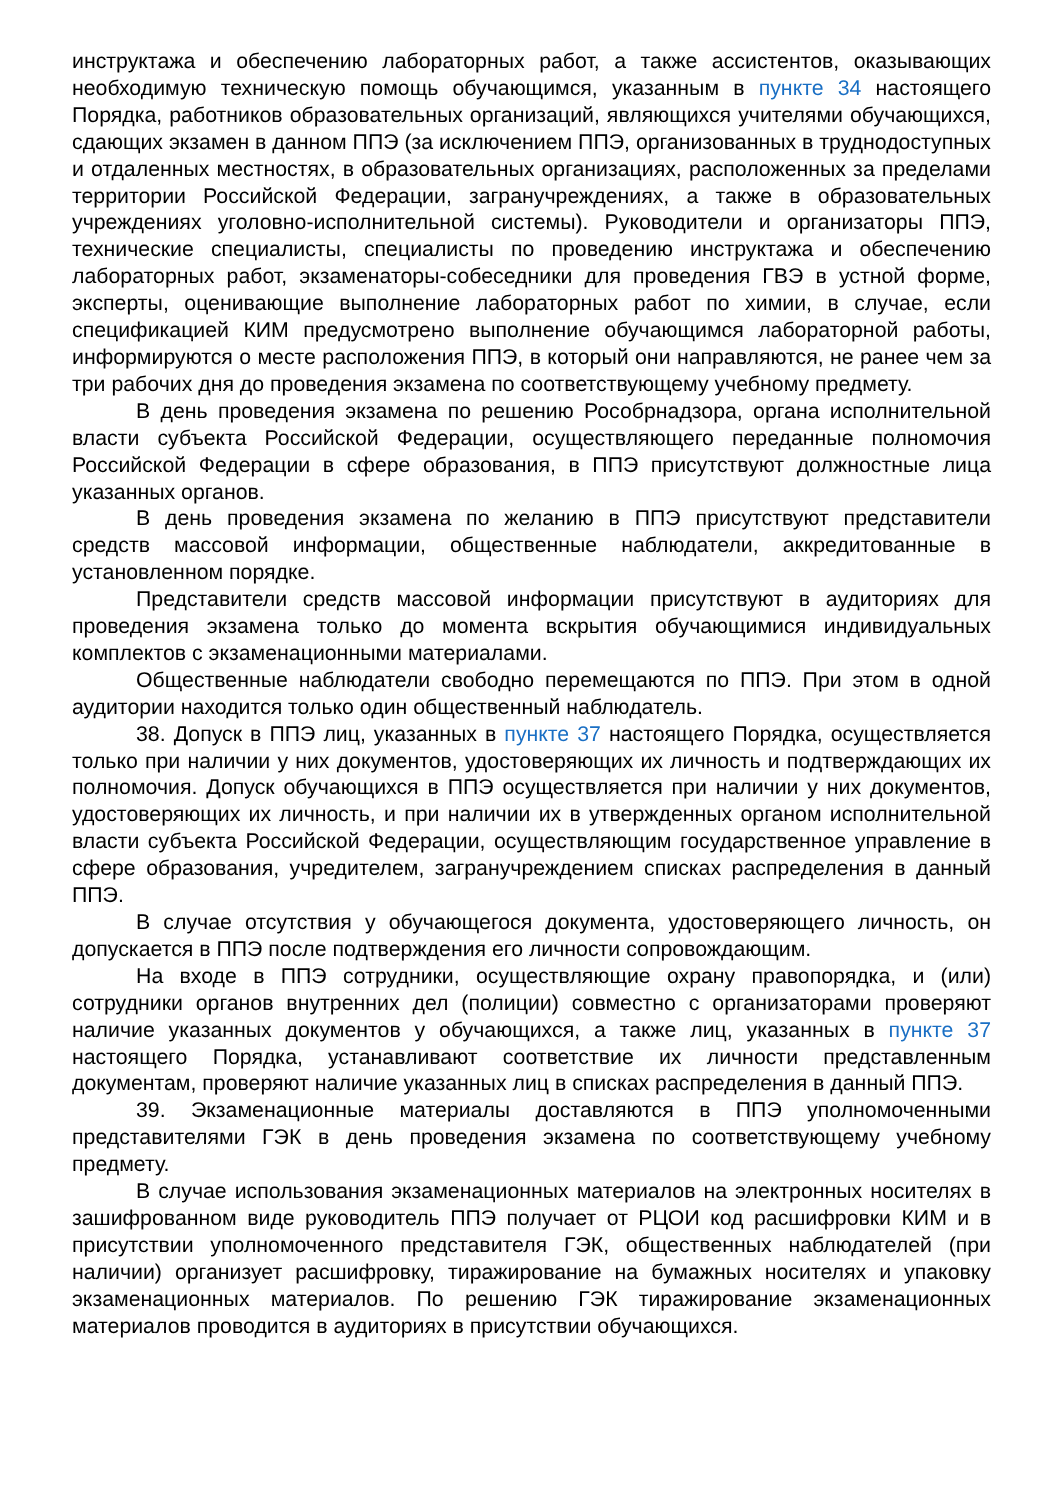инструктажа и обеспечению лабораторных работ, а также ассистентов, оказывающих необходимую техническую помощь обучающимся, указанным в пункте 34 настоящего Порядка, работников образовательных организаций, являющихся учителями обучающихся, сдающих экзамен в данном ППЭ (за исключением ППЭ, организованных в труднодоступных и отдаленных местностях, в образовательных организациях, расположенных за пределами территории Российской Федерации, загранучреждениях, а также в образовательных учреждениях уголовно-исполнительной системы). Руководители и организаторы ППЭ, технические специалисты, специалисты по проведению инструктажа и обеспечению лабораторных работ, экзаменаторы-собеседники для проведения ГВЭ в устной форме, эксперты, оценивающие выполнение лабораторных работ по химии, в случае, если спецификацией КИМ предусмотрено выполнение обучающимся лабораторной работы, информируются о месте расположения ППЭ, в который они направляются, не ранее чем за три рабочих дня до проведения экзамена по соответствующему учебному предмету.
В день проведения экзамена по решению Рособрнадзора, органа исполнительной власти субъекта Российской Федерации, осуществляющего переданные полномочия Российской Федерации в сфере образования, в ППЭ присутствуют должностные лица указанных органов.
В день проведения экзамена по желанию в ППЭ присутствуют представители средств массовой информации, общественные наблюдатели, аккредитованные в установленном порядке.
Представители средств массовой информации присутствуют в аудиториях для проведения экзамена только до момента вскрытия обучающимися индивидуальных комплектов с экзаменационными материалами.
Общественные наблюдатели свободно перемещаются по ППЭ. При этом в одной аудитории находится только один общественный наблюдатель.
38. Допуск в ППЭ лиц, указанных в пункте 37 настоящего Порядка, осуществляется только при наличии у них документов, удостоверяющих их личность и подтверждающих их полномочия. Допуск обучающихся в ППЭ осуществляется при наличии у них документов, удостоверяющих их личность, и при наличии их в утвержденных органом исполнительной власти субъекта Российской Федерации, осуществляющим государственное управление в сфере образования, учредителем, загранучреждением списках распределения в данный ППЭ.
В случае отсутствия у обучающегося документа, удостоверяющего личность, он допускается в ППЭ после подтверждения его личности сопровождающим.
На входе в ППЭ сотрудники, осуществляющие охрану правопорядка, и (или) сотрудники органов внутренних дел (полиции) совместно с организаторами проверяют наличие указанных документов у обучающихся, а также лиц, указанных в пункте 37 настоящего Порядка, устанавливают соответствие их личности представленным документам, проверяют наличие указанных лиц в списках распределения в данный ППЭ.
39. Экзаменационные материалы доставляются в ППЭ уполномоченными представителями ГЭК в день проведения экзамена по соответствующему учебному предмету.
В случае использования экзаменационных материалов на электронных носителях в зашифрованном виде руководитель ППЭ получает от РЦОИ код расшифровки КИМ и в присутствии уполномоченного представителя ГЭК, общественных наблюдателей (при наличии) организует расшифровку, тиражирование на бумажных носителях и упаковку экзаменационных материалов. По решению ГЭК тиражирование экзаменационных материалов проводится в аудиториях в присутствии обучающихся.